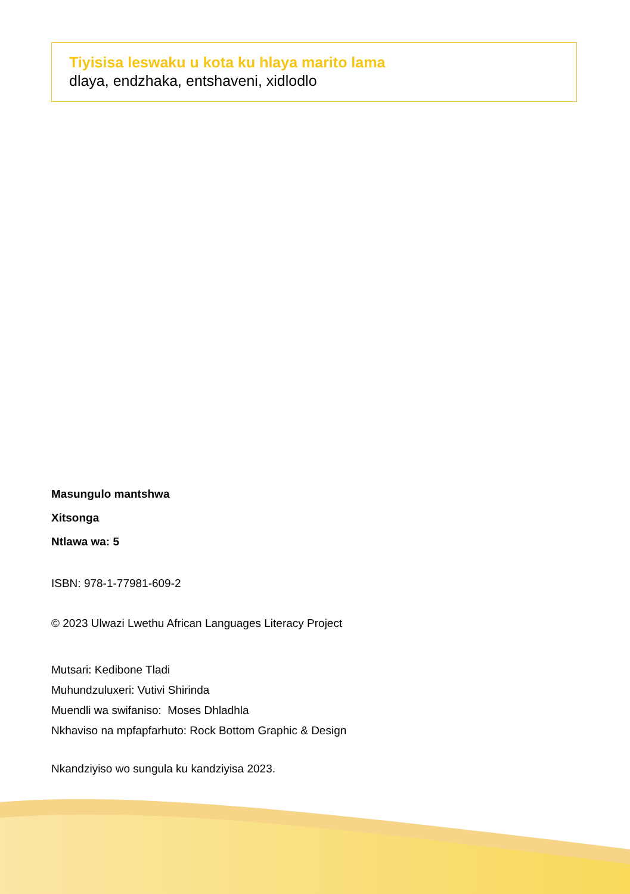Tiyisisa leswaku u kota ku hlaya marito lama
dlaya, endzhaka, entshaveni, xidlodlo
Masungulo mantshwa
Xitsonga
Ntlawa wa: 5
ISBN: 978-1-77981-609-2
© 2023 Ulwazi Lwethu African Languages Literacy Project
Mutsari: Kedibone Tladi
Muhundzuluxeri: Vutivi Shirinda
Muendli wa swifaniso: Moses Dhladhla
Nkhaviso na mpfapfarhuto: Rock Bottom Graphic & Design
Nkandziyiso wo sungula ku kandziyisa 2023.